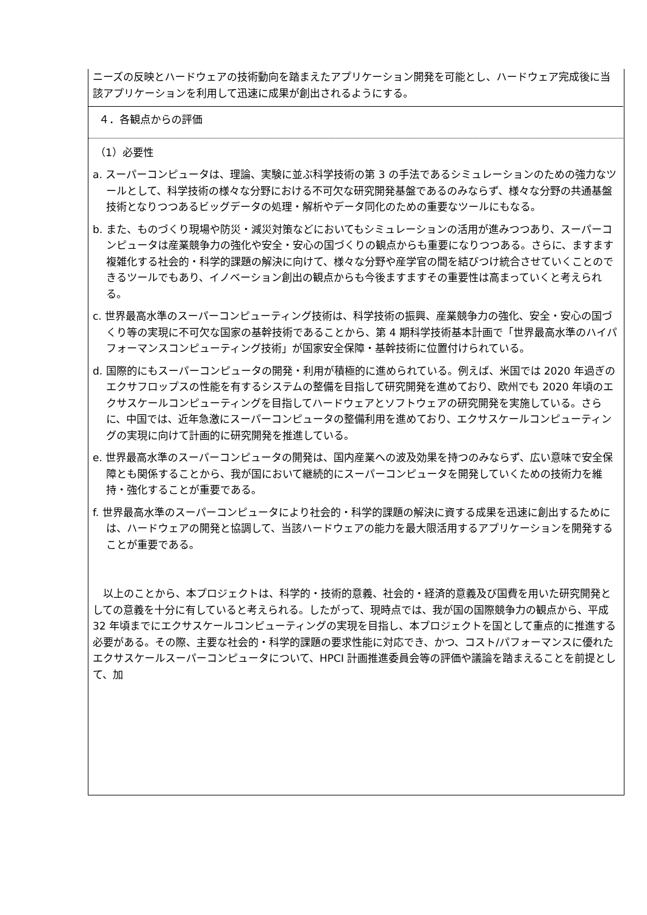ニーズの反映とハードウェアの技術動向を踏まえたアプリケーション開発を可能とし、ハードウェア完成後に当該アプリケーションを利用して迅速に成果が創出されるようにする。
４．各観点からの評価
（1）必要性
a. スーパーコンピュータは、理論、実験に並ぶ科学技術の第 3 の手法であるシミュレーションのための強力なツールとして、科学技術の様々な分野における不可欠な研究開発基盤であるのみならず、様々な分野の共通基盤技術となりつつあるビッグデータの処理・解析やデータ同化のための重要なツールにもなる。
b. また、ものづくり現場や防災・減災対策などにおいてもシミュレーションの活用が進みつつあり、スーパーコンピュータは産業競争力の強化や安全・安心の国づくりの観点からも重要になりつつある。さらに、ますます複雑化する社会的・科学的課題の解決に向けて、様々な分野や産学官の間を結びつけ統合させていくことのできるツールでもあり、イノベーション創出の観点からも今後ますますその重要性は高まっていくと考えられる。
c. 世界最高水準のスーパーコンピューティング技術は、科学技術の振興、産業競争力の強化、安全・安心の国づくり等の実現に不可欠な国家の基幹技術であることから、第 4 期科学技術基本計画で「世界最高水準のハイパフォーマンスコンピューティング技術」が国家安全保障・基幹技術に位置付けられている。
d. 国際的にもスーパーコンピュータの開発・利用が積極的に進められている。例えば、米国では 2020 年過ぎのエクサフロップスの性能を有するシステムの整備を目指して研究開発を進めており、欧州でも 2020 年頃のエクサスケールコンピューティングを目指してハードウェアとソフトウェアの研究開発を実施している。さらに、中国では、近年急激にスーパーコンピュータの整備利用を進めており、エクサスケールコンピューティングの実現に向けて計画的に研究開発を推進している。
e. 世界最高水準のスーパーコンピュータの開発は、国内産業への波及効果を持つのみならず、広い意味で安全保障とも関係することから、我が国において継続的にスーパーコンピュータを開発していくための技術力を維持・強化することが重要である。
f. 世界最高水準のスーパーコンピュータにより社会的・科学的課題の解決に資する成果を迅速に創出するためには、ハードウェアの開発と協調して、当該ハードウェアの能力を最大限活用するアプリケーションを開発することが重要である。
　以上のことから、本プロジェクトは、科学的・技術的意義、社会的・経済的意義及び国費を用いた研究開発としての意義を十分に有していると考えられる。したがって、現時点では、我が国の国際競争力の観点から、平成 32 年頃までにエクサスケールコンピューティングの実現を目指し、本プロジェクトを国として重点的に推進する必要がある。その際、主要な社会的・科学的課題の要求性能に対応でき、かつ、コスト/パフォーマンスに優れたエクサスケールスーパーコンピュータについて、HPCI 計画推進委員会等の評価や議論を踏まえることを前提として、加